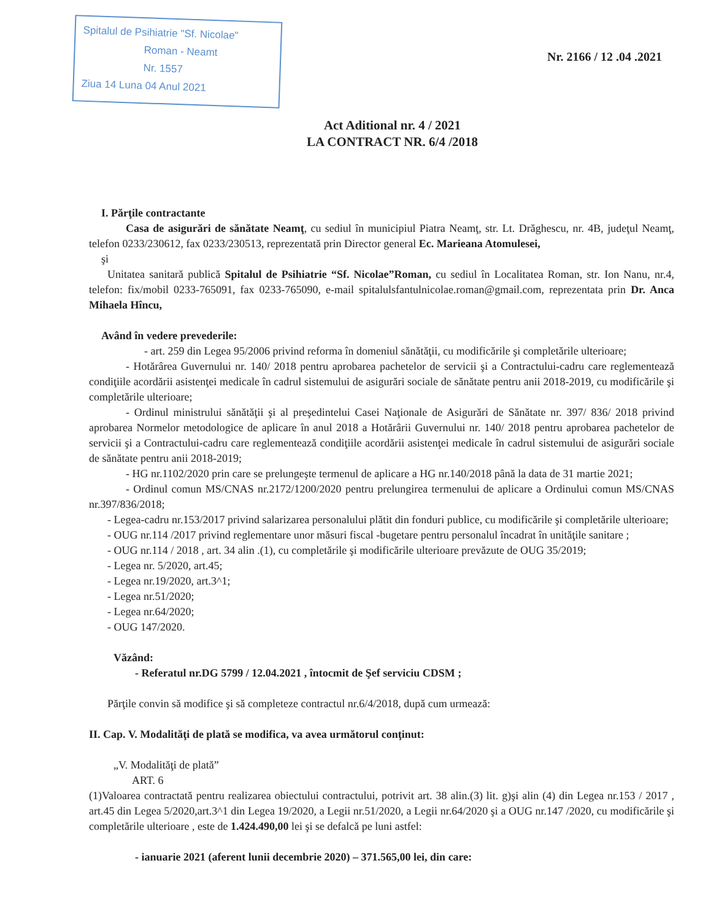Spitalul de Psihiatrie "Sf. Nicolae"
Roman - Neamt
Nr. 1557
Ziua 14 Luna 04 Anul 2021
Nr. 2166 / 12 .04 .2021
Act Aditional nr. 4 / 2021
LA CONTRACT NR. 6/4 /2018
I. Părţile contractante
Casa de asigurări de sănătate Neamţ, cu sediul în municipiul Piatra Neamţ, str. Lt. Drăghescu, nr. 4B, judeţul Neamţ, telefon 0233/230612, fax 0233/230513, reprezentată prin Director general Ec. Marieana Atomulesei,
şi
Unitatea sanitară publică Spitalul de Psihiatrie “Sf. Nicolae”Roman, cu sediul în Localitatea Roman, str. Ion Nanu, nr.4, telefon: fix/mobil 0233-765091, fax 0233-765090, e-mail spitalulsfantulnicolae.roman@gmail.com, reprezentata prin Dr. Anca Mihaela Hîncu,
Având în vedere prevederile:
- art. 259 din Legea 95/2006 privind reforma în domeniul sănătăţii, cu modificările şi completările ulterioare;
- Hotărârea Guvernului nr. 140/ 2018 pentru aprobarea pachetelor de servicii şi a Contractului-cadru care reglementează condiţiile acordării asistenţei medicale în cadrul sistemului de asigurări sociale de sănătate pentru anii 2018-2019, cu modificările şi completările ulterioare;
- Ordinul ministrului sănătăţii şi al preşedintelui Casei Naţionale de Asigurări de Sănătate nr. 397/ 836/ 2018 privind aprobarea Normelor metodologice de aplicare în anul 2018 a Hotărârii Guvernului nr. 140/ 2018 pentru aprobarea pachetelor de servicii şi a Contractului-cadru care reglementează condiţiile acordării asistenţei medicale în cadrul sistemului de asigurări sociale de sănătate pentru anii 2018-2019;
- HG nr.1102/2020 prin care se prelungeşte termenul de aplicare a HG nr.140/2018 până la data de 31 martie 2021;
- Ordinul comun MS/CNAS nr.2172/1200/2020 pentru prelungirea termenului de aplicare a Ordinului comun MS/CNAS nr.397/836/2018;
- Legea-cadru nr.153/2017 privind salarizarea personalului plătit din fonduri publice, cu modificările şi completările ulterioare;
- OUG nr.114 /2017 privind reglementare unor măsuri fiscal -bugetare pentru personalul încadrat în unităţile sanitare ;
- OUG nr.114 / 2018 , art. 34 alin .(1), cu completările şi modificările ulterioare prevăzute de OUG 35/2019;
- Legea nr. 5/2020, art.45;
- Legea nr.19/2020, art.3^1;
- Legea nr.51/2020;
- Legea nr.64/2020;
- OUG 147/2020.
Văzând:
- Referatul nr.DG 5799 / 12.04.2021 , întocmit de Şef serviciu CDSM ;
Părţile convin să modifice şi să completeze contractul nr.6/4/2018, după cum urmează:
II. Cap. V. Modalităţi de plată se modifica, va avea următorul conţinut:
„V. Modalităţi de plată”
ART. 6
(1)Valoarea contractată pentru realizarea obiectului contractului, potrivit art. 38 alin.(3) lit. g)şi alin (4) din Legea nr.153 / 2017 , art.45 din Legea 5/2020,art.3^1 din Legea 19/2020, a Legii nr.51/2020, a Legii nr.64/2020 şi a OUG nr.147 /2020, cu modificările şi completările ulterioare , este de 1.424.490,00 lei şi se defalcă pe luni astfel:
- ianuarie 2021 (aferent lunii decembrie 2020) – 371.565,00 lei, din care: